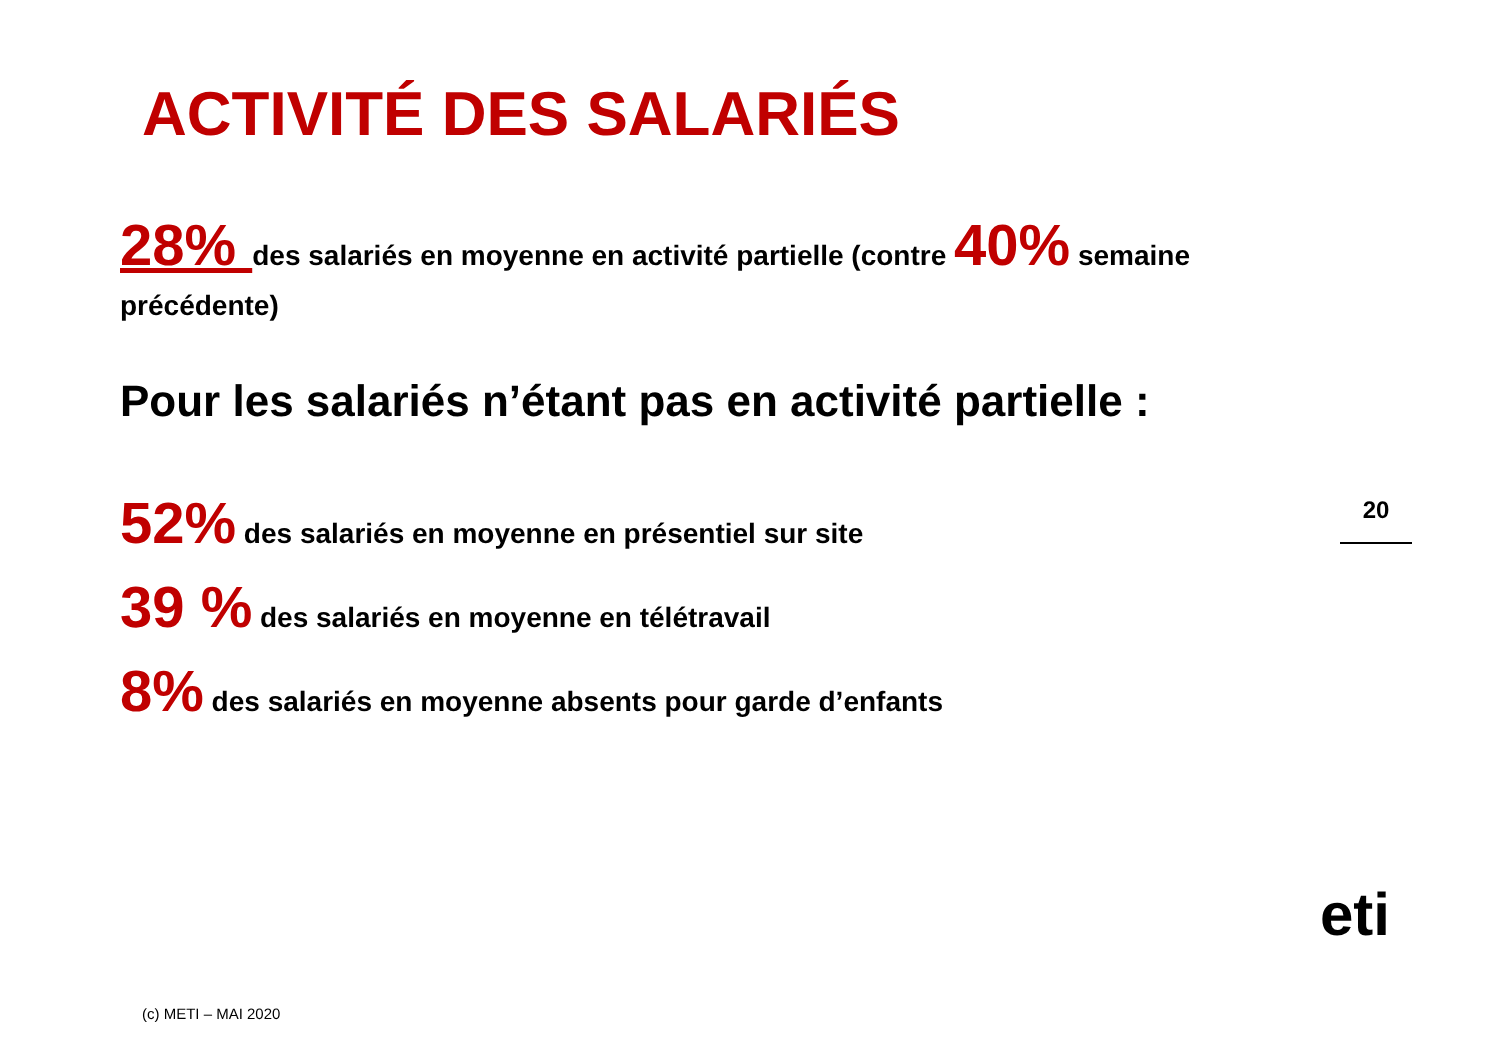ACTIVITÉ DES SALARIÉS
28% des salariés en moyenne en activité partielle (contre 40% semaine précédente)
Pour les salariés n’étant pas en activité partielle :
52% des salariés en moyenne en présentiel sur site
39 % des salariés en moyenne en télétravail
8% des salariés en moyenne absents pour garde d’enfants
20
eti
(c) METI – MAI 2020